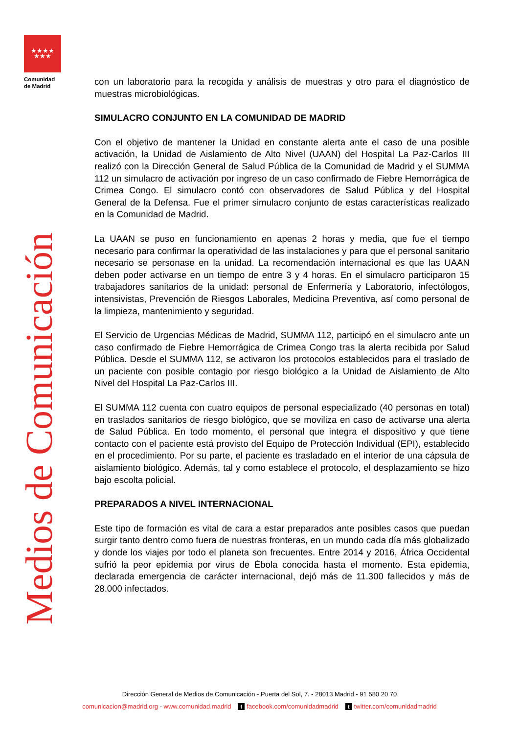★★★★
★★★
Comunidad
de Madrid
Medios de Comunicación
con un laboratorio para la recogida y análisis de muestras y otro para el diagnóstico de muestras microbiológicas.
SIMULACRO CONJUNTO EN LA COMUNIDAD DE MADRID
Con el objetivo de mantener la Unidad en constante alerta ante el caso de una posible activación, la Unidad de Aislamiento de Alto Nivel (UAAN) del Hospital La Paz-Carlos III realizó con la Dirección General de Salud Pública de la Comunidad de Madrid y el SUMMA 112 un simulacro de activación por ingreso de un caso confirmado de Fiebre Hemorrágica de Crimea Congo. El simulacro contó con observadores de Salud Pública y del Hospital General de la Defensa. Fue el primer simulacro conjunto de estas características realizado en la Comunidad de Madrid.
La UAAN se puso en funcionamiento en apenas 2 horas y media, que fue el tiempo necesario para confirmar la operatividad de las instalaciones y para que el personal sanitario necesario se personase en la unidad. La recomendación internacional es que las UAAN deben poder activarse en un tiempo de entre 3 y 4 horas. En el simulacro participaron 15 trabajadores sanitarios de la unidad: personal de Enfermería y Laboratorio, infectólogos, intensivistas, Prevención de Riesgos Laborales, Medicina Preventiva, así como personal de la limpieza, mantenimiento y seguridad.
El Servicio de Urgencias Médicas de Madrid, SUMMA 112, participó en el simulacro ante un caso confirmado de Fiebre Hemorrágica de Crimea Congo tras la alerta recibida por Salud Pública. Desde el SUMMA 112, se activaron los protocolos establecidos para el traslado de un paciente con posible contagio por riesgo biológico a la Unidad de Aislamiento de Alto Nivel del Hospital La Paz-Carlos III.
El SUMMA 112 cuenta con cuatro equipos de personal especializado (40 personas en total) en traslados sanitarios de riesgo biológico, que se moviliza en caso de activarse una alerta de Salud Pública. En todo momento, el personal que integra el dispositivo y que tiene contacto con el paciente está provisto del Equipo de Protección Individual (EPI), establecido en el procedimiento. Por su parte, el paciente es trasladado en el interior de una cápsula de aislamiento biológico. Además, tal y como establece el protocolo, el desplazamiento se hizo bajo escolta policial.
PREPARADOS A NIVEL INTERNACIONAL
Este tipo de formación es vital de cara a estar preparados ante posibles casos que puedan surgir tanto dentro como fuera de nuestras fronteras, en un mundo cada día más globalizado y donde los viajes por todo el planeta son frecuentes. Entre 2014 y 2016, África Occidental sufrió la peor epidemia por virus de Ébola conocida hasta el momento. Esta epidemia, declarada emergencia de carácter internacional, dejó más de 11.300 fallecidos y más de 28.000 infectados.
Dirección General de Medios de Comunicación - Puerta del Sol, 7. - 28013 Madrid - 91 580 20 70
comunicacion@madrid.org - www.comunidad.madrid f facebook.com/comunidadmadrid t twitter.com/comunidadmadrid